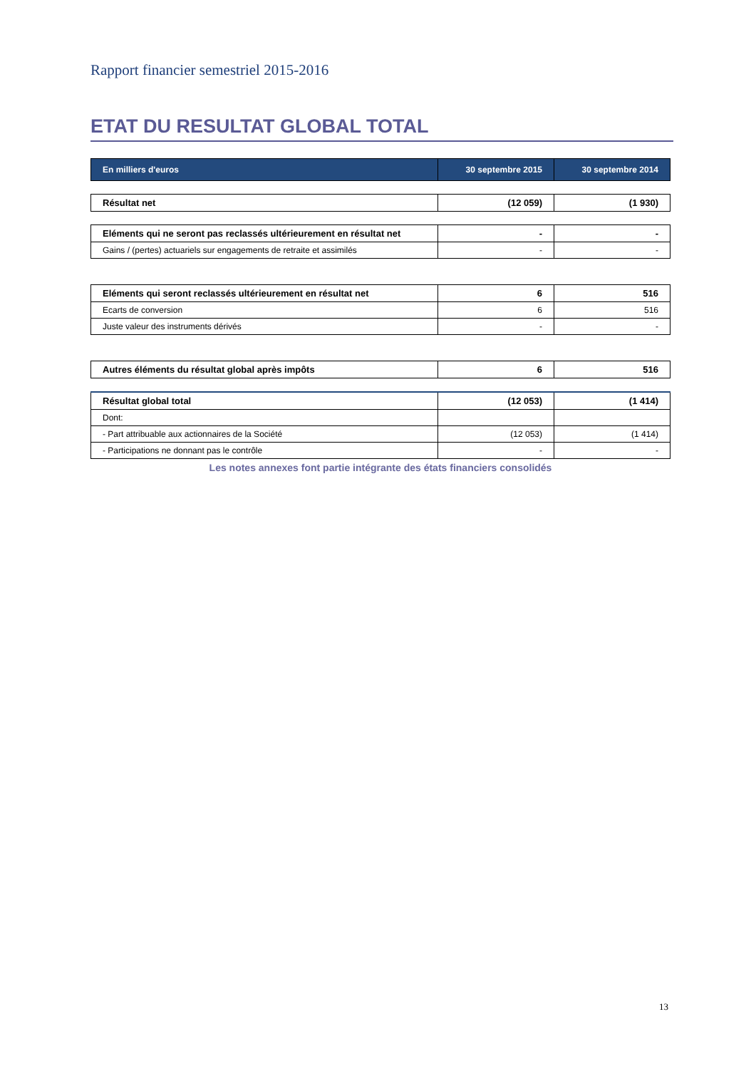Rapport financier semestriel 2015-2016
ETAT DU RESULTAT GLOBAL TOTAL
| En milliers d'euros | 30 septembre 2015 | 30 septembre 2014 |
| --- | --- | --- |
| Résultat net | (12 059) | (1 930) |
| Eléments qui ne seront pas reclassés ultérieurement en résultat net | - | - |
| Gains / (pertes) actuariels sur engagements de retraite et assimilés | - | - |
| Eléments qui seront reclassés ultérieurement en résultat net | 6 | 516 |
| Ecarts de conversion | 6 | 516 |
| Juste valeur des instruments dérivés | - | - |
| Autres éléments du résultat global après impôts | 6 | 516 |
| Résultat global total | (12 053) | (1 414) |
| Dont: | | |
| - Part attribuable aux actionnaires de la Société | (12 053) | (1 414) |
| - Participations ne donnant pas le contrôle | - | - |
Les notes annexes font partie intégrante des états financiers consolidés
13